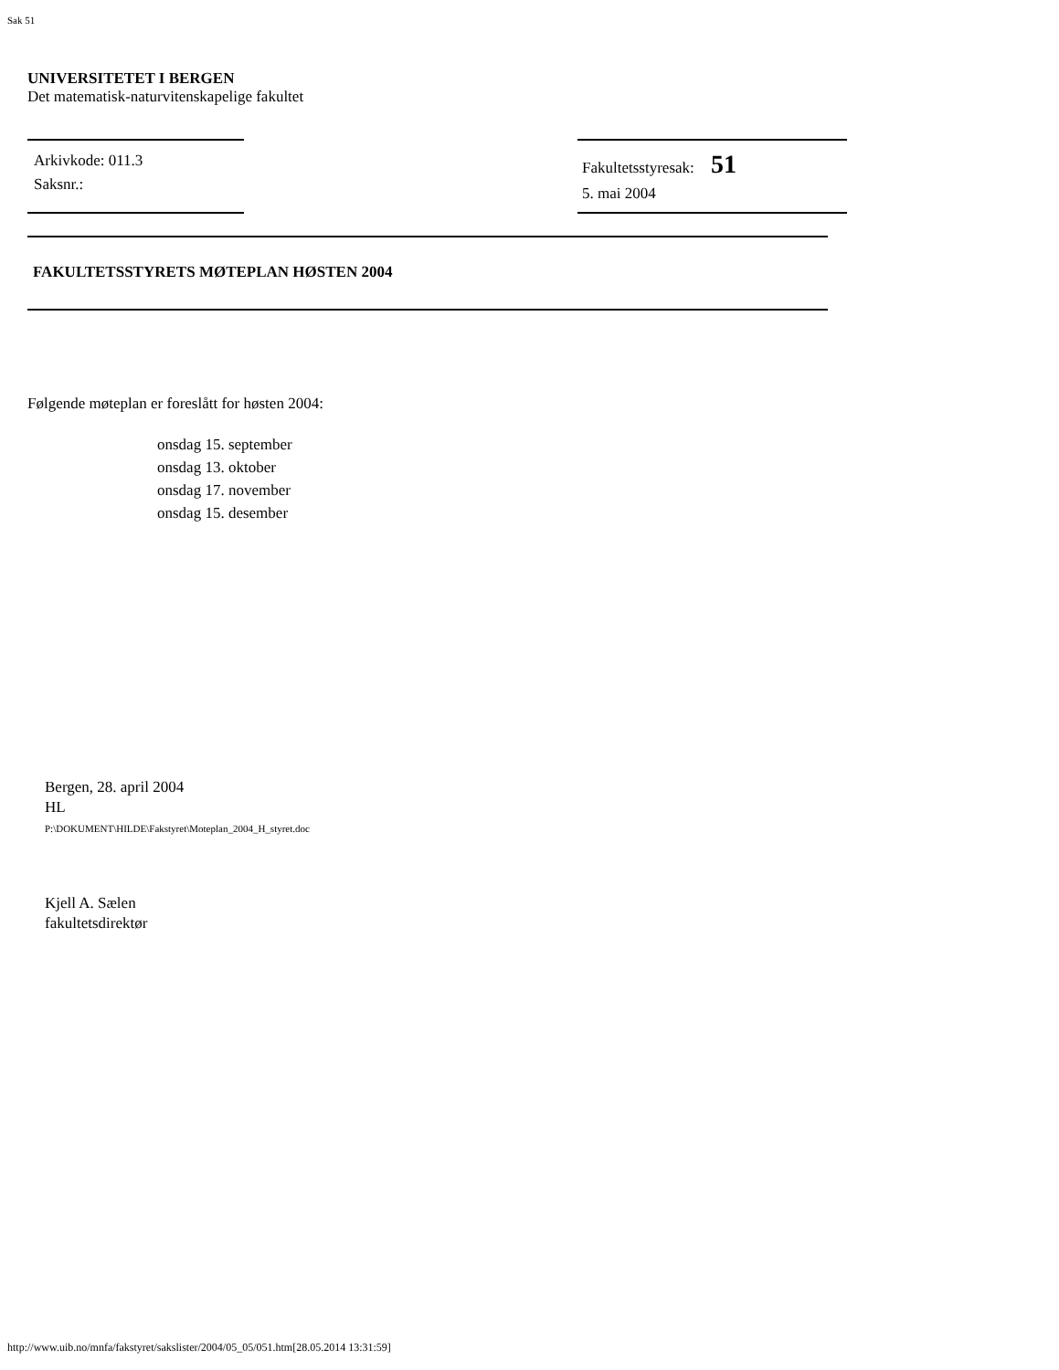Sak 51
UNIVERSITETET I BERGEN
Det matematisk-naturvitenskapelige fakultet
Arkivkode: 011.3
Saksnr.:
Fakultetsstyresak: 51
5. mai 2004
FAKULTETSSTYRETS MØTEPLAN HØSTEN 2004
Følgende møteplan er foreslått for høsten 2004:
onsdag 15. september
onsdag 13. oktober
onsdag 17. november
onsdag 15. desember
Bergen, 28. april 2004
HL
P:\DOKUMENT\HILDE\Fakstyret\Moteplan_2004_H_styret.doc
Kjell A. Sælen
fakultetsdirektør
http://www.uib.no/mnfa/fakstyret/sakslister/2004/05_05/051.htm[28.05.2014 13:31:59]